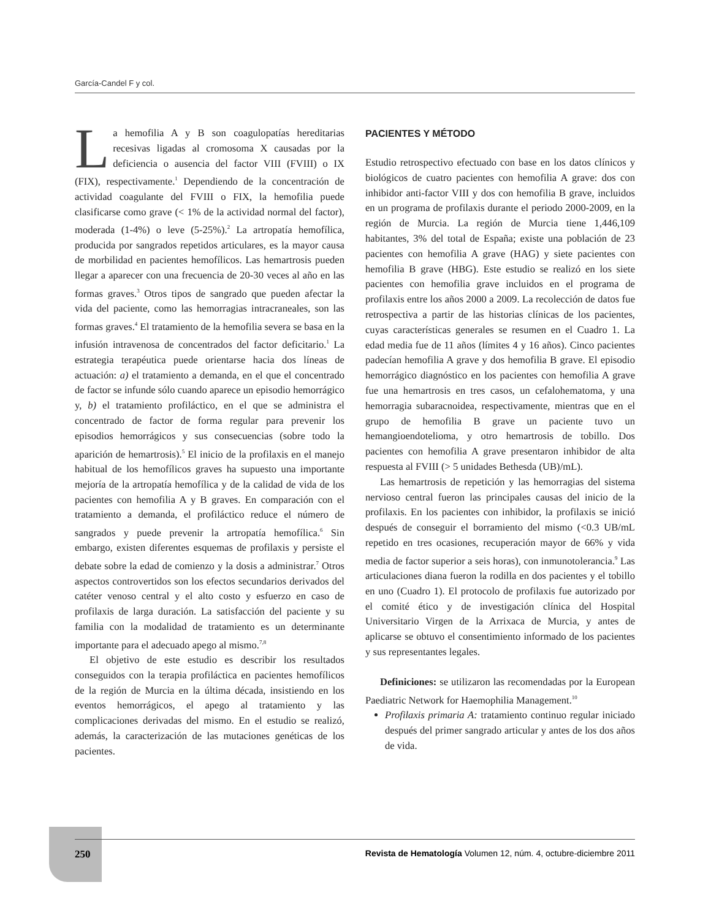García-Candel F y col.
La hemofilia A y B son coagulopatías hereditarias recesivas ligadas al cromosoma X causadas por la deficiencia o ausencia del factor VIII (FVIII) o IX (FIX), respectivamente.<sup>1</sup> Dependiendo de la concentración de actividad coagulante del FVIII o FIX, la hemofilia puede clasificarse como grave (< 1% de la actividad normal del factor), moderada (1-4%) o leve (5-25%).<sup>2</sup> La artropatía hemofílica, producida por sangrados repetidos articulares, es la mayor causa de morbilidad en pacientes hemofílicos. Las hemartrosis pueden llegar a aparecer con una frecuencia de 20-30 veces al año en las formas graves.<sup>3</sup> Otros tipos de sangrado que pueden afectar la vida del paciente, como las hemorragias intracraneales, son las formas graves.<sup>4</sup> El tratamiento de la hemofilia severa se basa en la infusión intravenosa de concentrados del factor deficitario.<sup>1</sup> La estrategia terapéutica puede orientarse hacia dos líneas de actuación: a) el tratamiento a demanda, en el que el concentrado de factor se infunde sólo cuando aparece un episodio hemorrágico y, b) el tratamiento profiláctico, en el que se administra el concentrado de factor de forma regular para prevenir los episodios hemorrágicos y sus consecuencias (sobre todo la aparición de hemartrosis).<sup>5</sup> El inicio de la profilaxis en el manejo habitual de los hemofílicos graves ha supuesto una importante mejoría de la artropatía hemofílica y de la calidad de vida de los pacientes con hemofilia A y B graves. En comparación con el tratamiento a demanda, el profiláctico reduce el número de sangrados y puede prevenir la artropatía hemofílica.<sup>6</sup> Sin embargo, existen diferentes esquemas de profilaxis y persiste el debate sobre la edad de comienzo y la dosis a administrar.<sup>7</sup> Otros aspectos controvertidos son los efectos secundarios derivados del catéter venoso central y el alto costo y esfuerzo en caso de profilaxis de larga duración. La satisfacción del paciente y su familia con la modalidad de tratamiento es un determinante importante para el adecuado apego al mismo.<sup>7,8</sup>
El objetivo de este estudio es describir los resultados conseguidos con la terapia profiláctica en pacientes hemofílicos de la región de Murcia en la última década, insistiendo en los eventos hemorrágicos, el apego al tratamiento y las complicaciones derivadas del mismo. En el estudio se realizó, además, la caracterización de las mutaciones genéticas de los pacientes.
PACIENTES Y MÉTODO
Estudio retrospectivo efectuado con base en los datos clínicos y biológicos de cuatro pacientes con hemofilia A grave: dos con inhibidor anti-factor VIII y dos con hemofilia B grave, incluidos en un programa de profilaxis durante el periodo 2000-2009, en la región de Murcia. La región de Murcia tiene 1,446,109 habitantes, 3% del total de España; existe una población de 23 pacientes con hemofilia A grave (HAG) y siete pacientes con hemofilia B grave (HBG). Este estudio se realizó en los siete pacientes con hemofilia grave incluidos en el programa de profilaxis entre los años 2000 a 2009. La recolección de datos fue retrospectiva a partir de las historias clínicas de los pacientes, cuyas características generales se resumen en el Cuadro 1. La edad media fue de 11 años (límites 4 y 16 años). Cinco pacientes padecían hemofilia A grave y dos hemofilia B grave. El episodio hemorrágico diagnóstico en los pacientes con hemofilia A grave fue una hemartrosis en tres casos, un cefalohematoma, y una hemorragia subaracnoidea, respectivamente, mientras que en el grupo de hemofilia B grave un paciente tuvo un hemangioendotelioma, y otro hemartrosis de tobillo. Dos pacientes con hemofilia A grave presentaron inhibidor de alta respuesta al FVIII (> 5 unidades Bethesda (UB)/mL).
Las hemartrosis de repetición y las hemorragias del sistema nervioso central fueron las principales causas del inicio de la profilaxis. En los pacientes con inhibidor, la profilaxis se inició después de conseguir el borramiento del mismo (<0.3 UB/mL repetido en tres ocasiones, recuperación mayor de 66% y vida media de factor superior a seis horas), con inmunotolerancia.<sup>9</sup> Las articulaciones diana fueron la rodilla en dos pacientes y el tobillo en uno (Cuadro 1). El protocolo de profilaxis fue autorizado por el comité ético y de investigación clínica del Hospital Universitario Virgen de la Arrixaca de Murcia, y antes de aplicarse se obtuvo el consentimiento informado de los pacientes y sus representantes legales.
Definiciones: se utilizaron las recomendadas por la European Paediatric Network for Haemophilia Management.<sup>10</sup>
Profilaxis primaria A: tratamiento continuo regular iniciado después del primer sangrado articular y antes de los dos años de vida.
250 Revista de Hematología Volumen 12, núm. 4, octubre-diciembre 2011